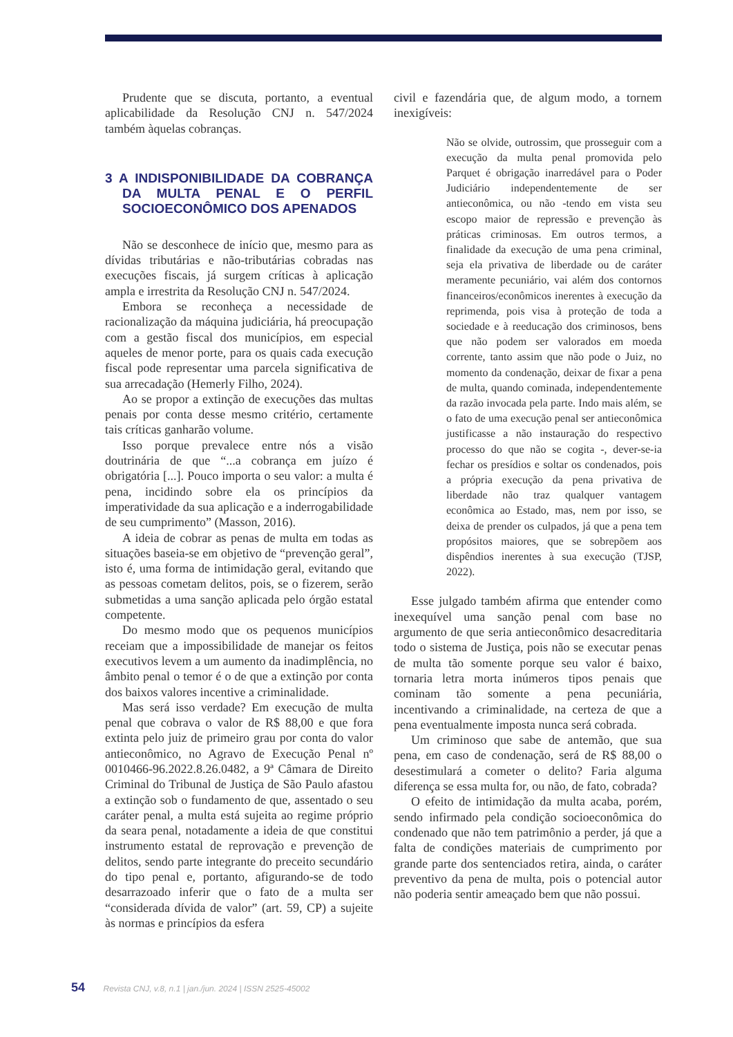Prudente que se discuta, portanto, a eventual aplicabilidade da Resolução CNJ n. 547/2024 também àquelas cobranças.
3 A INDISPONIBILIDADE DA COBRANÇA DA MULTA PENAL E O PERFIL SOCIOECONÔMICO DOS APENADOS
Não se desconhece de início que, mesmo para as dívidas tributárias e não-tributárias cobradas nas execuções fiscais, já surgem críticas à aplicação ampla e irrestrita da Resolução CNJ n. 547/2024.
Embora se reconheça a necessidade de racionalização da máquina judiciária, há preocupação com a gestão fiscal dos municípios, em especial aqueles de menor porte, para os quais cada execução fiscal pode representar uma parcela significativa de sua arrecadação (Hemerly Filho, 2024).
Ao se propor a extinção de execuções das multas penais por conta desse mesmo critério, certamente tais críticas ganharão volume.
Isso porque prevalece entre nós a visão doutrinária de que “...a cobrança em juízo é obrigatória [...]. Pouco importa o seu valor: a multa é pena, incidindo sobre ela os princípios da imperatividade da sua aplicação e a inderrogabilidade de seu cumprimento” (Masson, 2016).
A ideia de cobrar as penas de multa em todas as situações baseia-se em objetivo de “prevenção geral”, isto é, uma forma de intimidação geral, evitando que as pessoas cometam delitos, pois, se o fizerem, serão submetidas a uma sanção aplicada pelo órgão estatal competente.
Do mesmo modo que os pequenos municípios receiam que a impossibilidade de manejar os feitos executivos levem a um aumento da inadimplência, no âmbito penal o temor é o de que a extinção por conta dos baixos valores incentive a criminalidade.
Mas será isso verdade? Em execução de multa penal que cobrava o valor de R$ 88,00 e que fora extinta pelo juiz de primeiro grau por conta do valor antieconômico, no Agravo de Execução Penal nº 0010466-96.2022.8.26.0482, a 9ª Câmara de Direito Criminal do Tribunal de Justiça de São Paulo afastou a extinção sob o fundamento de que, assentado o seu caráter penal, a multa está sujeita ao regime próprio da seara penal, notadamente a ideia de que constitui instrumento estatal de reprovação e prevenção de delitos, sendo parte integrante do preceito secundário do tipo penal e, portanto, afigurando-se de todo desarrazoado inferir que o fato de a multa ser “considerada dívida de valor” (art. 59, CP) a sujeite às normas e princípios da esfera
civil e fazendária que, de algum modo, a tornem inexigíveis:
Não se olvide, outrossim, que prosseguir com a execução da multa penal promovida pelo Parquet é obrigação inarredável para o Poder Judiciário independentemente de ser antieconômica, ou não -tendo em vista seu escopo maior de repressão e prevenção às práticas criminosas. Em outros termos, a finalidade da execução de uma pena criminal, seja ela privativa de liberdade ou de caráter meramente pecuniário, vai além dos contornos financeiros/econômicos inerentes à execução da reprimenda, pois visa à proteção de toda a sociedade e à reeducação dos criminosos, bens que não podem ser valorados em moeda corrente, tanto assim que não pode o Juiz, no momento da condenação, deixar de fixar a pena de multa, quando cominada, independentemente da razão invocada pela parte. Indo mais além, se o fato de uma execução penal ser antieconômica justificasse a não instauração do respectivo processo do que não se cogita -, dever-se-ia fechar os presídios e soltar os condenados, pois a própria execução da pena privativa de liberdade não traz qualquer vantagem econômica ao Estado, mas, nem por isso, se deixa de prender os culpados, já que a pena tem propósitos maiores, que se sobrepõem aos dispêndios inerentes à sua execução (TJSP, 2022).
Esse julgado também afirma que entender como inexequível uma sanção penal com base no argumento de que seria antieconômico desacreditaria todo o sistema de Justiça, pois não se executar penas de multa tão somente porque seu valor é baixo, tornaria letra morta inúmeros tipos penais que cominam tão somente a pena pecuniária, incentivando a criminalidade, na certeza de que a pena eventualmente imposta nunca será cobrada.
Um criminoso que sabe de antemão, que sua pena, em caso de condenação, será de R$ 88,00 o desestimulará a cometer o delito? Faria alguma diferença se essa multa for, ou não, de fato, cobrada?
O efeito de intimidação da multa acaba, porém, sendo infirmado pela condição socioeconômica do condenado que não tem patrimônio a perder, já que a falta de condições materiais de cumprimento por grande parte dos sentenciados retira, ainda, o caráter preventivo da pena de multa, pois o potencial autor não poderia sentir ameaçado bem que não possui.
54 Revista CNJ, v.8, n.1 | jan./jun. 2024 | ISSN 2525-45002